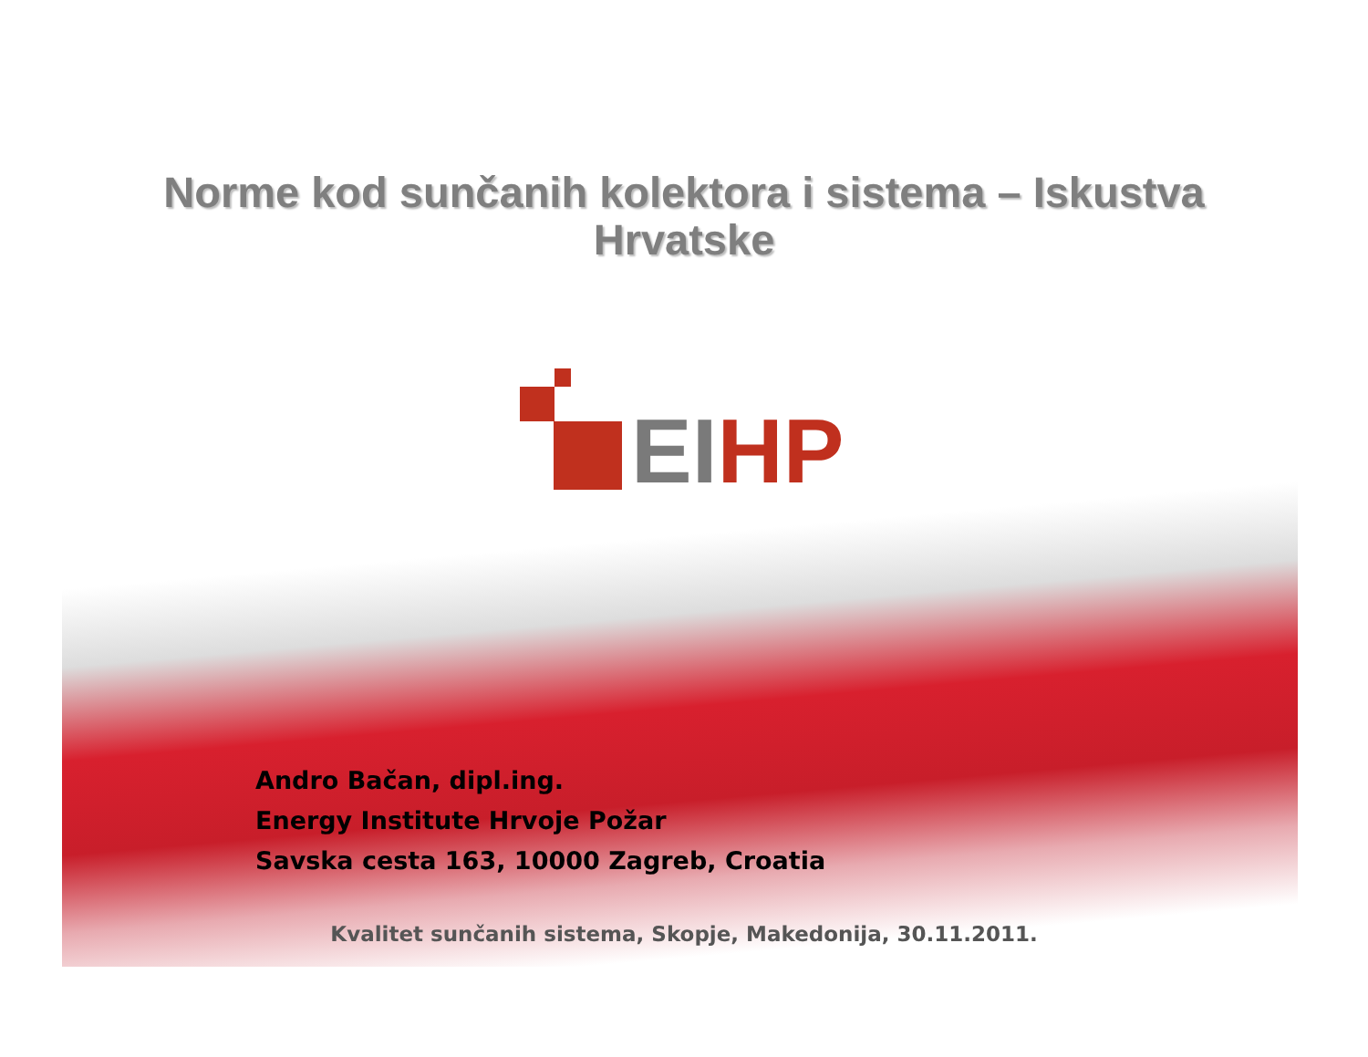Norme kod sunčanih kolektora i sistema – Iskustva
Hrvatske
EI HP
Andro Bačan, dipl.ing.
Energy Institute Hrvoje Požar
Savska cesta 163, 10000 Zagreb, Croatia
Kvalitet sunčanih sistema, Skopje, Makedonija, 30.11.2011.